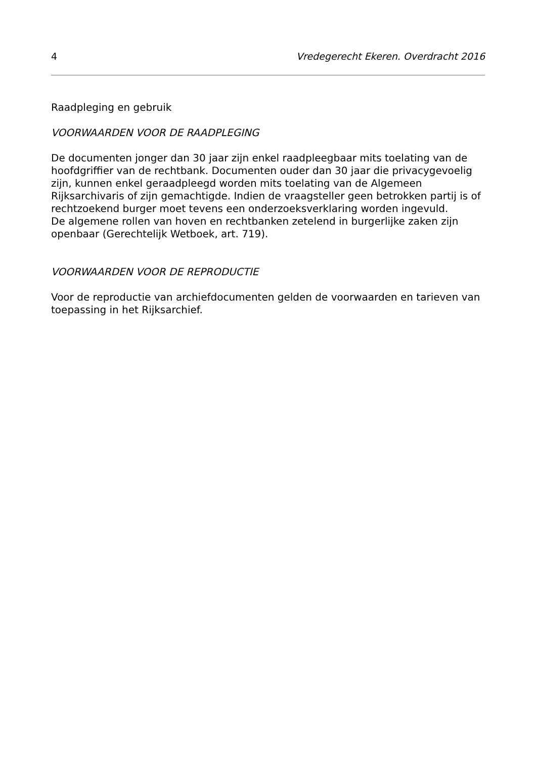4 Vredegerecht Ekeren. Overdracht 2016
Raadpleging en gebruik
VOORWAARDEN VOOR DE RAADPLEGING
De documenten jonger dan 30 jaar zijn enkel raadpleegbaar mits toelating van de hoofdgriffier van de rechtbank. Documenten ouder dan 30 jaar die privacygevoelig zijn, kunnen enkel geraadpleegd worden mits toelating van de Algemeen Rijksarchivaris of zijn gemachtigde. Indien de vraagsteller geen betrokken partij is of rechtzoekend burger moet tevens een onderzoeksverklaring worden ingevuld.
De algemene rollen van hoven en rechtbanken zetelend in burgerlijke zaken zijn openbaar (Gerechtelijk Wetboek, art. 719).
VOORWAARDEN VOOR DE REPRODUCTIE
Voor de reproductie van archiefdocumenten gelden de voorwaarden en tarieven van toepassing in het Rijksarchief.